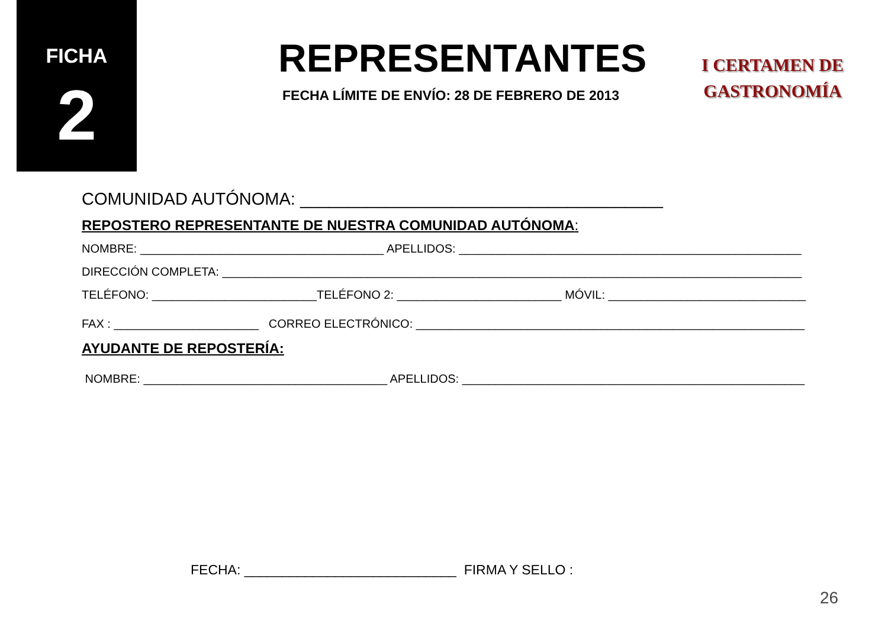FICHA
2
REPRESENTANTES
FECHA LÍMITE DE ENVÍO: 28 DE FEBRERO DE 2013
I CERTAMEN DE
GASTRONOMÍA
COMUNIDAD AUTÓNOMA: ______________________________________
REPOSTERO REPRESENTANTE DE NUESTRA COMUNIDAD AUTÓNOMA:
NOMBRE: _____________________________________ APELLIDOS: ____________________________________________________
DIRECCIÓN COMPLETA: ________________________________________________________________________________________
TELÉFONO: _________________________TELÉFONO 2: _________________________ MÓVIL: ______________________________
FAX : ______________________ CORREO ELECTRÓNICO: ___________________________________________________________
AYUDANTE DE REPOSTERÍA:
NOMBRE: _____________________________________ APELLIDOS: ____________________________________________________
FECHA: ____________________________ FIRMA Y SELLO :
26